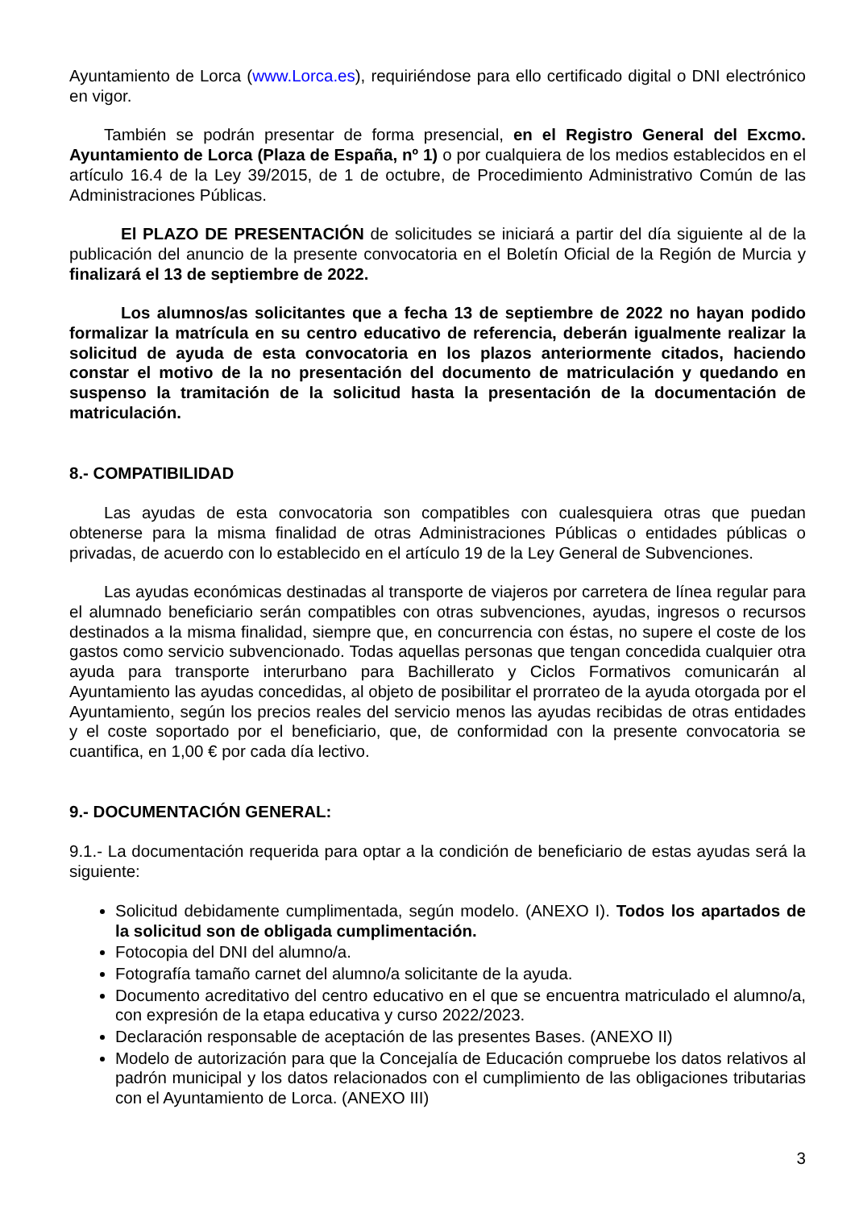Ayuntamiento de Lorca (www.Lorca.es), requiriéndose para ello certificado digital o DNI electrónico en vigor.
También se podrán presentar de forma presencial, en el Registro General del Excmo. Ayuntamiento de Lorca (Plaza de España, nº 1) o por cualquiera de los medios establecidos en el artículo 16.4 de la Ley 39/2015, de 1 de octubre, de Procedimiento Administrativo Común de las Administraciones Públicas.
El PLAZO DE PRESENTACIÓN de solicitudes se iniciará a partir del día siguiente al de la publicación del anuncio de la presente convocatoria en el Boletín Oficial de la Región de Murcia y finalizará el 13 de septiembre de 2022.
Los alumnos/as solicitantes que a fecha 13 de septiembre de 2022 no hayan podido formalizar la matrícula en su centro educativo de referencia, deberán igualmente realizar la solicitud de ayuda de esta convocatoria en los plazos anteriormente citados, haciendo constar el motivo de la no presentación del documento de matriculación y quedando en suspenso la tramitación de la solicitud hasta la presentación de la documentación de matriculación.
8.- COMPATIBILIDAD
Las ayudas de esta convocatoria son compatibles con cualesquiera otras que puedan obtenerse para la misma finalidad de otras Administraciones Públicas o entidades públicas o privadas, de acuerdo con lo establecido en el artículo 19 de la Ley General de Subvenciones.
Las ayudas económicas destinadas al transporte de viajeros por carretera de línea regular para el alumnado beneficiario serán compatibles con otras subvenciones, ayudas, ingresos o recursos destinados a la misma finalidad, siempre que, en concurrencia con éstas, no supere el coste de los gastos como servicio subvencionado. Todas aquellas personas que tengan concedida cualquier otra ayuda para transporte interurbano para Bachillerato y Ciclos Formativos comunicarán al Ayuntamiento las ayudas concedidas, al objeto de posibilitar el prorrateo de la ayuda otorgada por el Ayuntamiento, según los precios reales del servicio menos las ayudas recibidas de otras entidades y el coste soportado por el beneficiario, que, de conformidad con la presente convocatoria se cuantifica, en 1,00 € por cada día lectivo.
9.- DOCUMENTACIÓN GENERAL:
9.1.- La documentación requerida para optar a la condición de beneficiario de estas ayudas será la siguiente:
Solicitud debidamente cumplimentada, según modelo. (ANEXO I). Todos los apartados de la solicitud son de obligada cumplimentación.
Fotocopia del DNI del alumno/a.
Fotografía tamaño carnet del alumno/a solicitante de la ayuda.
Documento acreditativo del centro educativo en el que se encuentra matriculado el alumno/a, con expresión de la etapa educativa y curso 2022/2023.
Declaración responsable de aceptación de las presentes Bases. (ANEXO II)
Modelo de autorización para que la Concejalía de Educación compruebe los datos relativos al padrón municipal y los datos relacionados con el cumplimiento de las obligaciones tributarias con el Ayuntamiento de Lorca. (ANEXO III)
3